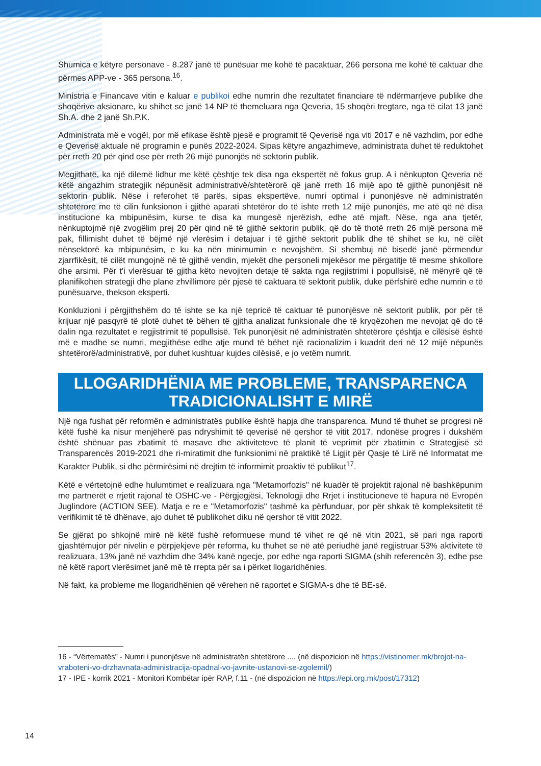Shumica e këtyre personave - 8.287 janë të punësuar me kohë të pacaktuar, 266 persona me kohë të caktuar dhe përmes APP-ve - 365 persona.<sup>16</sup>.
Ministria e Financave vitin e kaluar e publikoi edhe numrin dhe rezultatet financiare të ndërmarrjeve publike dhe shoqërive aksionare, ku shihet se janë 14 NP të themeluara nga Qeveria, 15 shoqëri tregtare, nga të cilat 13 janë Sh.A. dhe 2 janë Sh.P.K.
Administrata më e vogël, por më efikase është pjesë e programit të Qeverisë nga viti 2017 e në vazhdim, por edhe e Qeverisë aktuale në programin e punës 2022-2024. Sipas këtyre angazhimeve, administrata duhet të reduktohet për rreth 20 për qind ose për rreth 26 mijë punonjës në sektorin publik.
Megjithatë, ka një dilemë lidhur me këtë çështje tek disa nga ekspertët në fokus grup. A i nënkupton Qeveria në këtë angazhim strategjik nëpunësit administrativë/shtetërorë që janë rreth 16 mijë apo të gjithë punonjësit në sektorin publik. Nëse i referohet të parës, sipas ekspertëve, numri optimal i punonjësve në administratën shtetërore me të cilin funksionon i gjithë aparati shtetëror do të ishte rreth 12 mijë punonjës, me atë që në disa institucione ka mbipunësim, kurse te disa ka mungesë njerëzish, edhe atë mjaft. Nëse, nga ana tjetër, nënkuptojmë një zvogëlim prej 20 për qind në të gjithë sektorin publik, që do të thotë rreth 26 mijë persona më pak, fillimisht duhet të bëjmë një vlerësim i detajuar i të gjithë sektorit publik dhe të shihet se ku, në cilët nënsektorë ka mbipunësim, e ku ka nën minimumin e nevojshëm. Si shembuj në bisedë janë përmendur zjarrfikësit, të cilët mungojnë në të gjithë vendin, mjekët dhe personeli mjekësor me përgatitje të mesme shkollore dhe arsimi. Për t'i vlerësuar të gjitha këto nevojiten detaje të sakta nga regjistrimi i popullsisë, në mënyrë që të planifikohen strategji dhe plane zhvillimore për pjesë të caktuara të sektorit publik, duke përfshirë edhe numrin e të punësuarve, thekson eksperti.
Konkluzioni i përgjithshëm do të ishte se ka një tepricë të caktuar të punonjësve në sektorit publik, por për të krijuar një pasqyrë të plotë duhet të bëhen të gjitha analizat funksionale dhe të kryqëzohen me nevojat që do të dalin nga rezultatet e regjistrimit të popullsisë. Tek punonjësit në administratën shtetërore çështja e cilësisë është më e madhe se numri, megjithëse edhe atje mund të bëhet një racionalizim i kuadrit deri në 12 mijë nëpunës shtetërorë/administrativë, por duhet kushtuar kujdes cilësisë, e jo vetëm numrit.
LLOGARIDHËNIA ME PROBLEME, TRANSPARENCA TRADICIONALISHT E MIRË
Një nga fushat për reformën e administratës publike është hapja dhe transparenca. Mund të thuhet se progresi në këtë fushë ka nisur menjëherë pas ndryshimit të qeverisë në qershor të vitit 2017, ndonëse progres i dukshëm është shënuar pas zbatimit të masave dhe aktiviteteve të planit të veprimit për zbatimin e Strategjisë së Transparencës 2019-2021 dhe ri-miratimit dhe funksionimi në praktikë të Ligjit për Qasje të Lirë në Informatat me Karakter Publik, si dhe përmirësimi në drejtim të informimit proaktiv të publikut<sup>17</sup>.
Këtë e vërtetojnë edhe hulumtimet e realizuara nga "Metamorfozis" në kuadër të projektit rajonal në bashkëpunim me partnerët e rrjetit rajonal të OSHC-ve - Përgjegjësi, Teknologji dhe Rrjet i institucioneve të hapura në Evropën Juglindore (ACTION SEE). Matja e re e "Metamorfozis" tashmë ka përfunduar, por për shkak të kompleksitetit të verifikimit të të dhënave, ajo duhet të publikohet diku në qershor të vitit 2022.
Se gjërat po shkojnë mirë në këtë fushë reformuese mund të vihet re që në vitin 2021, së pari nga raporti gjashtëmujor për nivelin e përpjekjeve për reforma, ku thuhet se në atë periudhë janë regjistruar 53% aktivitete të realizuara, 13% janë në vazhdim dhe 34% kanë ngecje, por edhe nga raporti SIGMA (shih referencën 3), edhe pse në këtë raport vlerësimet janë më të rrepta për sa i përket llogaridhënies.
Në fakt, ka probleme me llogaridhënien që vërehen në raportet e SIGMA-s dhe të BE-së.
16 - “Vërtematës” - Numri i punonjësve në administratën shtetërore .... (në dispozicion në https://vistinomer.mk/brojot-na-vraboteni-vo-drzhavnata-administracija-opadnal-vo-javnite-ustanovi-se-zgolemil/)
17 - IPE - korrik 2021 - Monitori Kombëtar ipër RAP, f.11 - (në dispozicion në https://epi.org.mk/post/17312)
14